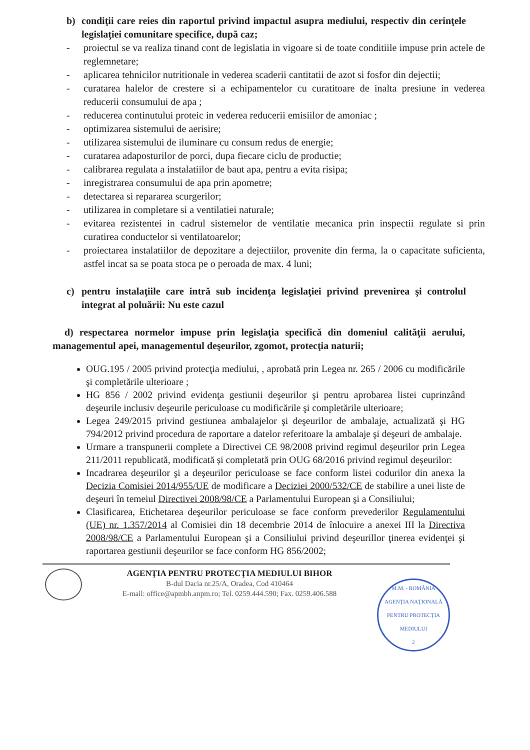b) condiţii care reies din raportul privind impactul asupra mediului, respectiv din cerinţele legislaţiei comunitare specifice, după caz;
- proiectul se va realiza tinand cont de legislatia in vigoare si de toate conditiile impuse prin actele de reglemnetare;
- aplicarea tehnicilor nutritionale in vederea scaderii cantitatii de azot si fosfor din dejectii;
- curatarea halelor de crestere si a echipamentelor cu curatitoare de inalta presiune in vederea reducerii consumului de apa ;
- reducerea continutului proteic in vederea reducerii emisiilor de amoniac ;
- optimizarea sistemului de aerisire;
- utilizarea sistemului de iluminare cu consum redus de energie;
- curatarea adaposturilor de porci, dupa fiecare ciclu de productie;
- calibrarea regulata a instalatiilor de baut apa, pentru a evita risipa;
- inregistrarea consumului de apa prin apometre;
- detectarea si repararea scurgerilor;
- utilizarea in completare si a ventilatiei naturale;
- evitarea rezistentei in cadrul sistemelor de ventilatie mecanica prin inspectii regulate si prin curatirea conductelor si ventilatoarelor;
- proiectarea instalatiilor de depozitare a dejectiilor, provenite din ferma, la o capacitate suficienta, astfel incat sa se poata stoca pe o peroada de max. 4 luni;
c) pentru instalaţiile care intră sub incidenţa legislaţiei privind prevenirea şi controlul integrat al poluării: Nu este cazul
d) respectarea normelor impuse prin legislaţia specifică din domeniul calităţii aerului, managementul apei, managementul deşeurilor, zgomot, protecţia naturii;
OUG.195 / 2005 privind protecţia mediului, , aprobată prin Legea nr. 265 / 2006 cu modificările şi completările ulterioare ;
HG 856 / 2002 privind evidenţa gestiunii deşeurilor şi pentru aprobarea listei cuprinzând deşeurile inclusiv deşeurile periculoase cu modificările şi completările ulterioare;
Legea 249/2015 privind gestiunea ambalajelor şi deşeurilor de ambalaje, actualizată şi HG 794/2012 privind procedura de raportare a datelor referitoare la ambalaje şi deşeuri de ambalaje.
Urmare a transpunerii complete a Directivei CE 98/2008 privind regimul deșeurilor prin Legea 211/2011 republicată, modificată și completată prin OUG 68/2016 privind regimul deșeurilor:
Incadrarea deşeurilor şi a deşeurilor periculoase se face conform listei codurilor din anexa la Decizia Comisiei 2014/955/UE de modificare a Deciziei 2000/532/CE de stabilire a unei liste de deşeuri în temeiul Directivei 2008/98/CE a Parlamentului European şi a Consiliului;
Clasificarea, Etichetarea deşeurilor periculoase se face conform prevederilor Regulamentului (UE) nr. 1.357/2014 al Comisiei din 18 decembrie 2014 de înlocuire a anexei III la Directiva 2008/98/CE a Parlamentului European şi a Consiliului privind deşeurillor ţinerea evidenţei şi raportarea gestiunii deşeurilor se face conform HG 856/2002;
AGENŢIA PENTRU PROTECŢIA MEDIULUI BIHOR
B-dul Dacia nr.25/A, Oradea, Cod 410464
E-mail: office@apmbh.anpm.ro; Tel. 0259.444.590; Fax. 0259.406.588
M.M. - ROMÂNIA
AGENŢIA NAŢIONALĂ PENTRU PROTECŢIA MEDIULUI
2